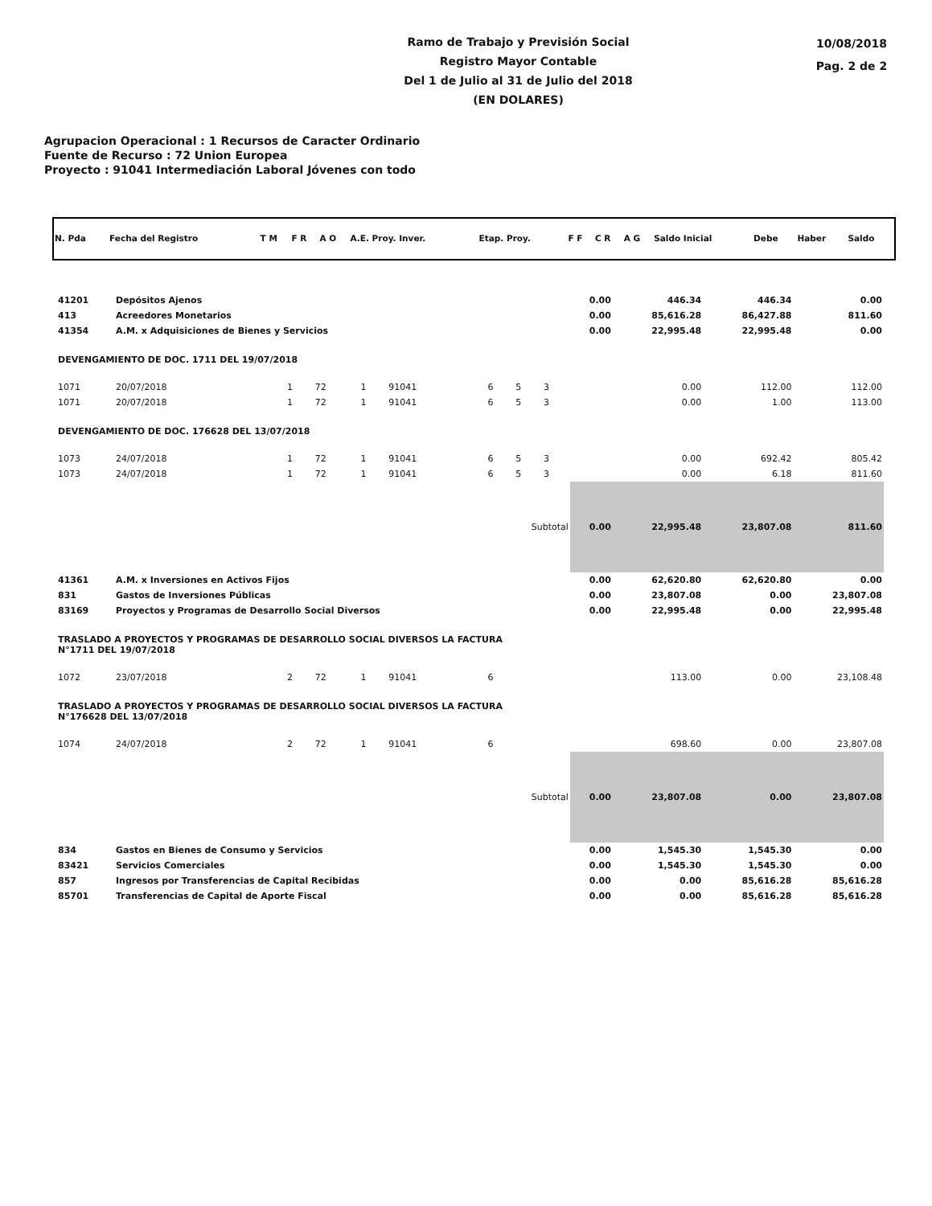Ramo de Trabajo y Previsión Social
Registro Mayor Contable
Del 1 de Julio al 31 de Julio del 2018
(EN DOLARES)
10/08/2018
Pag. 2 de 2
Agrupacion Operacional : 1 Recursos de Caracter Ordinario
Fuente de Recurso : 72 Union Europea
Proyecto : 91041 Intermediación Laboral Jóvenes con todo
| N. Pda | Fecha del Registro | T M | F R | A O | A.E. Proy. Inver. | Etap. Proy. | F F | C R | A G | Saldo Inicial | Debe | Haber | Saldo |
| --- | --- | --- | --- | --- | --- | --- | --- | --- | --- | --- | --- | --- | --- |
| 41201 | Depósitos Ajenos | | | | | | | | 0.00 | 446.34 | 446.34 | 0.00 |
| 413 | Acreedores Monetarios | | | | | | | | 0.00 | 85,616.28 | 86,427.88 | 811.60 |
| 41354 | A.M. x Adquisiciones de Bienes y Servicios | | | | | | | | 0.00 | 22,995.48 | 22,995.48 | 0.00 |
| DEVENGAMIENTO DE DOC. 1711 DEL 19/07/2018 | | | | | | | | | | | | |
| 1071 | 20/07/2018 | 1 | 72 | 1 | 91041 | 6 | 5 | 3 | | 0.00 | 112.00 | 112.00 |
| 1071 | 20/07/2018 | 1 | 72 | 1 | 91041 | 6 | 5 | 3 | | 0.00 | 1.00 | 113.00 |
| DEVENGAMIENTO DE DOC. 176628 DEL 13/07/2018 | | | | | | | | | | | | |
| 1073 | 24/07/2018 | 1 | 72 | 1 | 91041 | 6 | 5 | 3 | | 0.00 | 692.42 | 805.42 |
| 1073 | 24/07/2018 | 1 | 72 | 1 | 91041 | 6 | 5 | 3 | | 0.00 | 6.18 | 811.60 |
| Subtotal | | | | | | | | | 0.00 | 22,995.48 | 23,807.08 | 811.60 |
| 41361 | A.M. x Inversiones en Activos Fijos | | | | | | | | 0.00 | 62,620.80 | 62,620.80 | 0.00 |
| 831 | Gastos de Inversiones Públicas | | | | | | | | 0.00 | 23,807.08 | 0.00 | 23,807.08 |
| 83169 | Proyectos y Programas de Desarrollo Social Diversos | | | | | | | | 0.00 | 22,995.48 | 0.00 | 22,995.48 |
| TRASLADO A PROYECTOS Y PROGRAMAS DE DESARROLLO SOCIAL DIVERSOS LA FACTURA N°1711 DEL 19/07/2018 | | | | | | | | | | | | |
| 1072 | 23/07/2018 | 2 | 72 | 1 | 91041 | 6 | | | | 113.00 | 0.00 | 23,108.48 |
| TRASLADO A PROYECTOS Y PROGRAMAS DE DESARROLLO SOCIAL DIVERSOS LA FACTURA N°176628 DEL 13/07/2018 | | | | | | | | | | | | |
| 1074 | 24/07/2018 | 2 | 72 | 1 | 91041 | 6 | | | | 698.60 | 0.00 | 23,807.08 |
| Subtotal | | | | | | | | | 0.00 | 23,807.08 | 0.00 | 23,807.08 |
| 834 | Gastos en Bienes de Consumo y Servicios | | | | | | | | 0.00 | 1,545.30 | 1,545.30 | 0.00 |
| 83421 | Servicios Comerciales | | | | | | | | 0.00 | 1,545.30 | 1,545.30 | 0.00 |
| 857 | Ingresos por Transferencias de Capital Recibidas | | | | | | | | 0.00 | 0.00 | 85,616.28 | 85,616.28 |
| 85701 | Transferencias de Capital de Aporte Fiscal | | | | | | | | 0.00 | 0.00 | 85,616.28 | 85,616.28 |